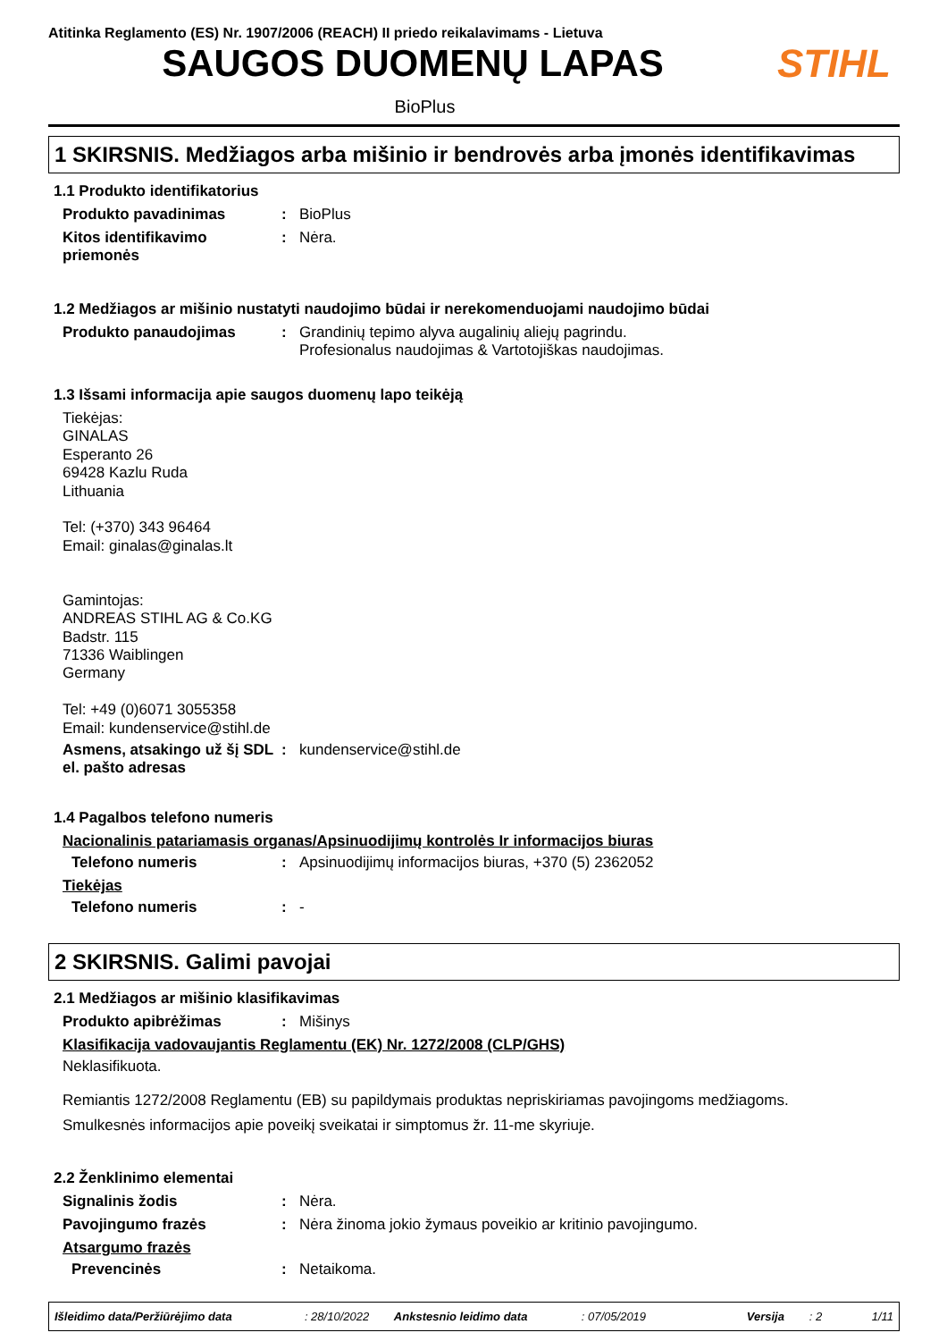Atitinka Reglamento (ES) Nr. 1907/2006 (REACH) II priedo reikalavimams - Lietuva
SAUGOS DUOMENŲ LAPAS STIHL
BioPlus
1 SKIRSNIS. Medžiagos arba mišinio ir bendrovės arba įmonės identifikavimas
1.1 Produkto identifikatorius
Produkto pavadinimas : BioPlus
Kitos identifikavimo priemonės
: Nėra.
1.2 Medžiagos ar mišinio nustatyti naudojimo būdai ir nerekomenduojami naudojimo būdai
Produkto panaudojimas : Grandinių tepimo alyva augalinių aliejų pagrindu.
Profesionalus naudojimas & Vartotojiškas naudojimas.
1.3 Išsami informacija apie saugos duomenų lapo teikėją
Tiekėjas:
GINALAS
Esperanto 26
69428 Kazlu Ruda
Lithuania
Tel: (+370) 343 96464
Email: ginalas@ginalas.lt
Gamintojas:
ANDREAS STIHL AG & Co.KG
Badstr. 115
71336 Waiblingen
Germany
Tel: +49 (0)6071 3055358
Email: kundenservice@stihl.de
Asmens, atsakingo už šį SDL el. pašto adresas
: kundenservice@stihl.de
1.4 Pagalbos telefono numeris
Nacionalinis patariamasis organas/Apsinuodijimų kontrolės Ir informacijos biuras
Telefono numeris : Apsinuodijimų informacijos biuras, +370 (5) 2362052
Tiekėjas
Telefono numeris : -
2 SKIRSNIS. Galimi pavojai
2.1 Medžiagos ar mišinio klasifikavimas
Produkto apibrėžimas : Mišinys
Klasifikacija vadovaujantis Reglamentu (EK) Nr. 1272/2008 (CLP/GHS)
Neklasifikuota.
Remiantis 1272/2008 Reglamentu (EB) su papildymais produktas nepriskiriamas pavojingoms medžiagoms.
Smulkesnės informacijos apie poveikį sveikatai ir simptomus žr. 11-me skyriuje.
2.2 Ženklinimo elementai
Signalinis žodis : Nėra.
Pavojingumo frazės : Nėra žinoma jokio žymaus poveikio ar kritinio pavojingumo.
Atsargumo frazės
Prevencinės : Netaikoma.
Išleidimo data/Peržiūrėjimo data : 28/10/2022 Ankstesnio leidimo data : 07/05/2019 Versija : 2 1/11